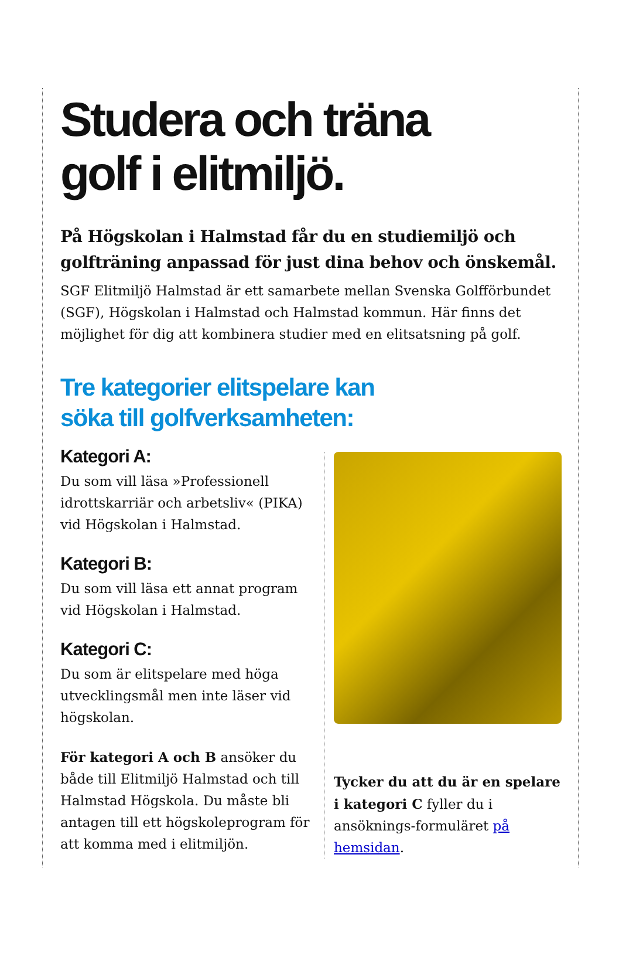Studera och träna
golf i elitmiljö.
På Högskolan i Halmstad får du en studiemiljö och golfträning anpassad för just dina behov och önskemål.
SGF Elitmiljö Halmstad är ett samarbete mellan Svenska Golfförbundet (SGF), Högskolan i Halmstad och Halmstad kommun. Här finns det möjlighet för dig att kombinera studier med en elitsatsning på golf.
Tre kategorier elitspelare kan
söka till golfverksamheten:
Kategori A:
Du som vill läsa »Professionell idrottskarriär och arbetsliv« (PIKA) vid Högskolan i Halmstad.
Kategori B:
Du som vill läsa ett annat program vid Högskolan i Halmstad.
Kategori C:
Du som är elitspelare med höga utvecklingsmål men inte läser vid högskolan.
För kategori A och B ansöker du både till Elitmiljö Halmstad och till Halmstad Högskola. Du måste bli antagen till ett högskoleprogram för att komma med i elitmiljön.
Tycker du att du är en spelare i kategori C fyller du i ansöknings-formuläret på hemsidan.